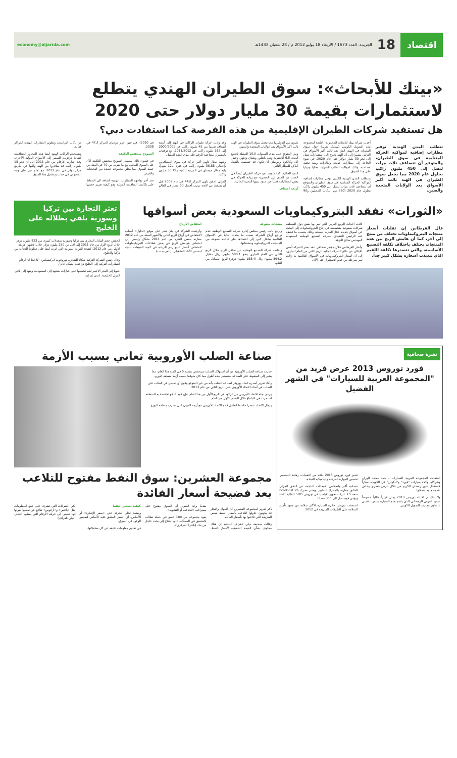اقتصاد
18
الجريدة. العدد 1673 / الأربعاء 18 يوليو 2012 م / 28 شعبان 1433هـ
economy@aljarida.com
«بيتك للأبحاث»: سوق الطيران الهندي يتطلع لاستثمارات بقيمة 30 مليار دولار حتى 2020
هل تستفيد شركات الطيران الإقليمية من هذه الفرصة كما استفادت دبي؟
تتطلب المدن الهندية توفير مطارات إضافية لمواكبة الحركة المتنامية في سوق الطيران، والمتوقع أن تتضاعف ثلاث مرات لتصل إلى 450 مليون راكب بحلول عام 2020 مما يجعل سوق الطيران في الهند ثالث أكبر الأسواق بعد الولايات المتحدة والصين.
أعدت شركة بيتك للأبحاث المحدودة، التابعة لمجموعة بيت التمويل الكويتي (بيتك)، تقريرا حول سوق الطيران في الهند، الذي يعد ثالث أكبر الأسواق في العالم، مشيرا إلى أن الهند تحتاج إلى استثمارات تصل إلى نحو 30 مليار دولار حتى عام 2020، في ضوء الحاجة إلى مطارات جديدة وطائرات وبنية تحتية مصاحبة، وذلك لمواكبة الطلب المتزايد محليا ودوليا على هذا السوق.
وتتطلب المدن الهندية الكبرى توفير مطارات إضافية لمواكبة الحركة المتنامية في سوق الطيران والمتوقع أن تتضاعف ثلاث مرات لتصل إلى 450 مليون راكب بحلول عام 2020 (360 من الركاب المحليين و90 مليون من الدوليين) مما يجعل سوق الطيران في الهند ثالث أكبر الأسواق بعد الولايات المتحدة والصين.
ومن المتوقع على مدى السنوات الـ10 المقبلة لجميع المدن الـ6 الحضرية وهي بانغلور وشناي ودلهي وحيدر أباد وكالكوتا ومومباي أن تكون قد خصصت بالفعل أماكن للمطار الثاني.
النمو الحالية. كما شوهد نمو حركة الطيران أيضاً في العديد من المدن غير الحضرية مع زيادة الحركة في بعض المطارات فعلياً عن حدود بنيتها التحتية الحالية.
أربعة أضعاف
وقد زادت حركة طيران الركاب في الهند إلى أربعة أضعاف تقريبا من 42 مليون راكب في 2000/2001 إلى 162 مليون راكب في 2011/2012، مع توقعات باستمرار مضاعفة الرقم على مدى العقد المقبل.
وشهد مطار دلهي أكبر حركة في سوق المسافرين بإجمالي 35.88 مليون راكب في فترة الـ12 شهراً، يليه مطار مومباي في المرتبة الثانية بـ30.75 مليون راكب.
الدولي (حقق دلهي المركز الـ44 في عام 2009 قبل أن يسقط من لائحة ترتيب أفضل 50 مطار في العالم في 2010)، في حين أحرز مومباي المركز الـ47 في 2008.
النموذج منخفض التكلفة
في غضون ذلك، يسيطر النموذج منخفض التكلفة الآن على السوق المحلي مع ما يقرب من 70 في المئة من حصة السوق مما يخلق مجموعة جديدة من التحديات والفرص.
تحد آخر تواجهه المطارات الهندية اضافة الى الحفاظ على تكاليف المنافسة الدولية وهو كيفية تعزيز حصتها من ركاب الترانزيت وتطوير المطارات الهندية كمراكز فعالة.
ويستخدم الركاب الهنود أيضا هذه المحاور المتنافسة كنقاط ترانزيت للسفر إلى الأسواق الدولية الأخرى، وقد اشارت الأرقام من عام 2011 إلى ان نحو 15 مليون راكب قد سافروا من الهند واليها عن طريق مركز دولي في عام 2011، مع نجاح دبي على وجه الخصوص في جذب وتشغيل هذا السوق.
«الثورات» تفقد البتروكيماويات السعودية بعض أسواقها
قال القرطاس إن تقلبات أسعار منتجات البتروكيماويات تختلف من منتج إلى آخر، كما أن هامش الربح بين هذه المنتجات يختلف باختلاف تكلفة التصنيع الأساسية، والتي تتصدرها تكلفة اللقيم الذي تتذبذب أسعاره بشكل كبير جداً.
قادت أحداث الربيع العربي التي تمر بها بعض دول المنطقة شركات سعودية متخصصة في إنتاج البتروكيماويات إلى البحث عن أسواق جديدة خلال الفترة المقبلة، وذلك بحسب ما كشف عنه الرئيس التنفيذي لشركة التصنيع الوطنية السعودية المهندس صالح النزهة.
وأشار القرطاس خلال مؤتمر صحافي عقد بمقر الشركة أمس للإعلان عن نتائج الشركة المالية للربع الثاني من العام الجاري، إلى أن أسعار البتروكيماويات في الأسواق العالمية ما زالت تمر بمرحلة من عدم الاستقرار حتى الآن.
منتجات متنوعة
وأرجع نائب رئيس مجلس إدارة شركة التصنيع الوطنية عدم تراجع أرباح الشركة بسبب ما يحدث حاليا في الأسواق العالمية بشكل كبير، إلى اعتمادها على قاعدة متنوعة من المنتجات البتروكيماوية ومشتقاتها.
وأعلنت شركة التصنيع الوطنية عن صافي الربح خلال الربع الثاني من العام الجاري بنحو 580.1 مليون ريال مقابل 594.2 مليون ريال (158.4 مليون دولار) للربع المماثل من العام.
انخفاض الأرباح
وأرجعت الشركة في بيان نشر على موقع «تداول» أسباب الانخفاض في أرباح الربع الثاني والأشهر الستة من عام 2012 مقارنة بنفس الفترة من عام 2011 بشكل رئيسي إلى انخفاض هوامش الربح في بعض قطاعات البتروكيماويات لانخفاض أسعار البيع رغم الزيادة في كمية المبيعات نتيجة لتحسن الأداء التشغيلي. (العربية.نت)
تعثر التجارة بين تركيا وسورية يلقي بظلاله على الخليج
انخفض حجم التبادل التجاري بين تركيا وسورية بمعدلات كبيرة، من 823 مليون دولار خلال الربع الأول من عام 2011 إلى أقل من 250 مليون دولار خلال الأشهر الأربعة الأولى من عام 2012، كنتيجة للثورة السورية التي أثرت أيضا على خطوط التجارة بين تركيا والخليج.
وقال رئيس الشركة التركية يتيكاد للشحن، توروغوت ايركيسكين: "نلاحظ أن أرقام الصادرات التركية إلى الخليج تراجعت بشكل عام".
جنوبا إلى البحر الأحمر ليتم تحميلها على عبارات متجهة إلى السعودية، ومنها إلى باقي الدول الخليجية. (سي إن إن)
نشرة صحافية
فورد توروس 2013 عرض فريد من "المجموعة العربية للسيارات" في الشهر الفضيل
استعدت المجموعة العربية للسيارات - حمد محمد الوزان وشركاه، وكلاء سيارات "فورد" و"لنكولن" في الكويت، مبكراً لاستقبال شهر رمضان الكريم من خلال عرض حصري وخاص تقدمه هدية لعملائها.
ولا شك أن اقتناء توروس 2013 يمثل قراراً مثالياً خصوصاً ضمن العرض الرمضاني الذي يقدم هذه السيارة بسعر تنافسي بالتعاون مع بيت التمويل الكويتي.
تتميز فورد توروس 2013 بباقة من التقنيات، رهافة التصميم، تحسين المهارة الحرفية وديناميكية القيادة.
حصانية أكبر وانخفاض الانبعاثات الناجمة عن الدفق الجزئي للخانق مقارنة بالمحرك السابق. ويعتبر محرك EcoBoost V6 سعة 3.5 لترات تجهيزا قياسيا في توروس SHO العالية الأداء ويؤمن قوة تصل الى 365 حصانا.
استحقت توروس جائزة السيارة الأكثر سلامة من معهد تأمين السلامة على الطرقات السريعة في 2012.
صناعة الصلب الأوروبية تعاني بسبب الأزمة
حذرت صناعة الصلب الأوروبية من أن استهلاك الصلب سينخفض بنسبة 5 في المئة هذا العام، مما يشير إلى الضغوط على الصناعة ستستمر مدة أطول مما كان متوقعا بسبب أزمة منطقة اليورو.
وأفاد تقرير أصدره اتحاد يوروفر لصناعة الصلب بأنه من غير المتوقع وقوع أي تحسن في الطلب على الصلب في أنحاء الاتحاد الأوروبي حتى الربع الثاني من عام 2013.
ورغم نجاة الاتحاد الأوروبي من الركود في الربع الأول من هذا العام، فإن قوة الدفع الاقتصادية للمنطقة استمرت في التباطؤ خلال النصف الأول من العام.
ويمثل الاتحاد عنصرا حاسما لتعامل قادة الاتحاد الأوروبي مع أزمة الديون التي تضرب منطقة اليورو.
مجموعة العشرين: سوق النفط مفتوح للتلاعب بعد فضيحة أسعار الفائدة
ذكر تقرير لمجموعة العشرين أن البنوك والتجار قد يكونون حاولوا التلاعب بأسعار النفط بنفس الطريقة التي تلاعبوا بها بأسعار الفائدة.
وقالت صحيفة ديلي تلغراف اللندنية إن هناك مخاوف بشأن القيمة الحقيقية لأسعار النفط، بعدما وجد التقرير أن السوق مفتوح على مصراعيه «للتلاعب أو التشويه».
يقود مجموعة من 100 عضو في حملة تطالب بالتحقيق في المسألة، «إنها تحتاج إلى بحث عاجل من بنك إنكلترا المركزي».
كيفية تسعير النفط
ويعتمد تجار التجزئة على «سعر الإشارة» أو الأساس، أي السعر المتفق عليه كأساس لتسعير الوقود في السوق.
في تقديم معلومات دقيقة عن كل معاملاتها.
لكن الشركات التي تشرف على جمع المعلومات مثل «بلاتس» و«أرغوس» تدافع عن نفسها بقولها إنها تسعى إلى غربلة الأرقام التي يعطيها التجار. (ديلي تلغراف)